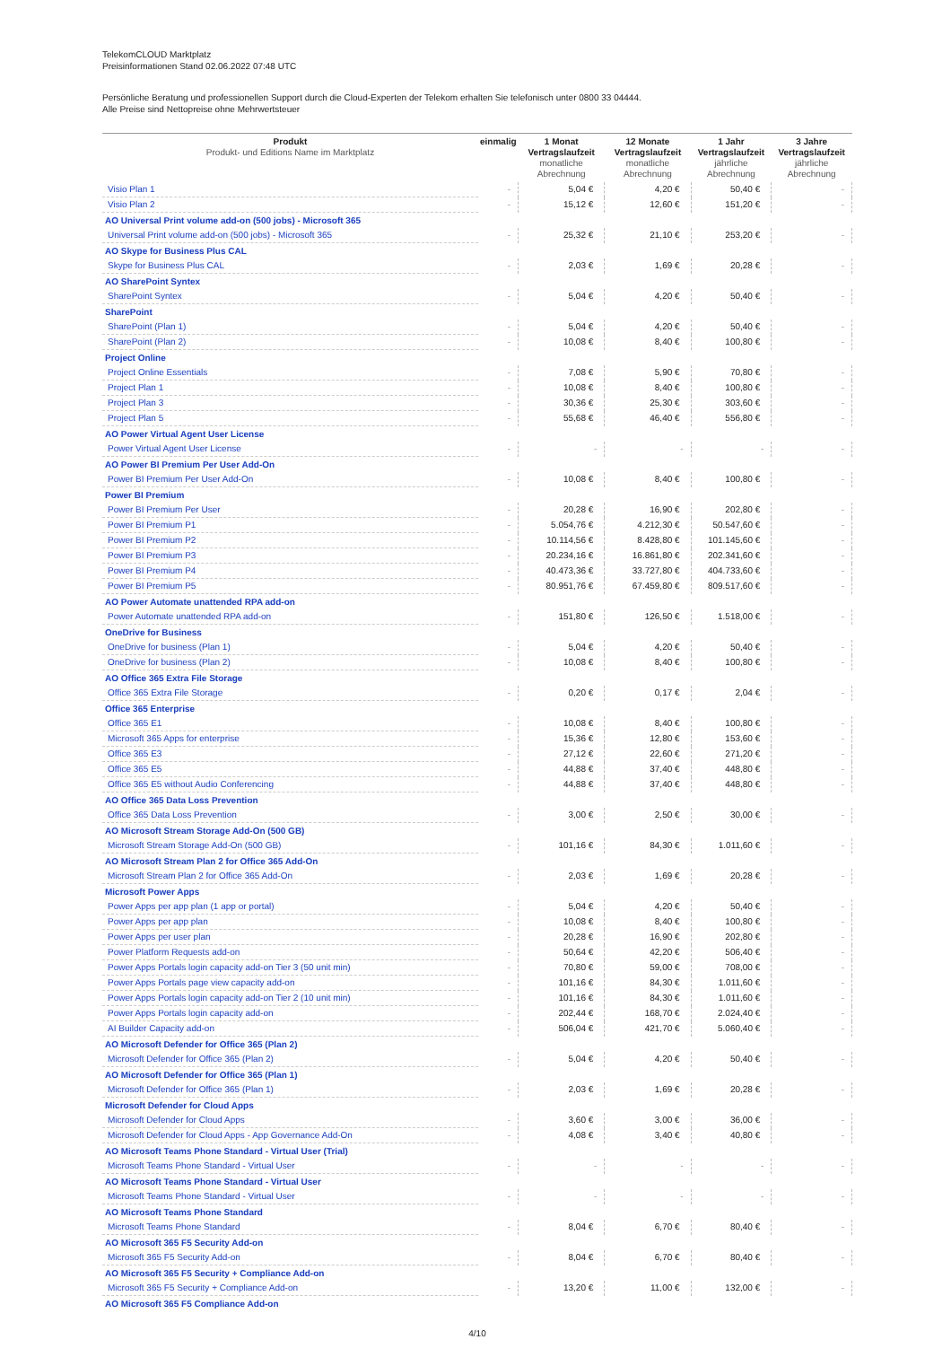TelekomCLOUD Marktplatz
Preisinformationen Stand 02.06.2022 07:48 UTC
Persönliche Beratung und professionellen Support durch die Cloud-Experten der Telekom erhalten Sie telefonisch unter 0800 33 04444.
Alle Preise sind Nettopreise ohne Mehrwertsteuer
| Produkt Produkt- und Editions Name im Marktplatz | einmalig | 1 Monat Vertragslaufzeit monatliche Abrechnung | 12 Monate Vertragslaufzeit monatliche Abrechnung | 1 Jahr Vertragslaufzeit jährliche Abrechnung | 3 Jahre Vertragslaufzeit jährliche Abrechnung |
| --- | --- | --- | --- | --- | --- |
| Visio Plan 1 | - | 5,04 € | 4,20 € | 50,40 € | - |
| Visio Plan 2 | - | 15,12 € | 12,60 € | 151,20 € | - |
| AO Universal Print volume add-on (500 jobs) - Microsoft 365 | | | | | |
| Universal Print volume add-on (500 jobs) - Microsoft 365 | - | 25,32 € | 21,10 € | 253,20 € | - |
| AO Skype for Business Plus CAL | | | | | |
| Skype for Business Plus CAL | - | 2,03 € | 1,69 € | 20,28 € | - |
| AO SharePoint Syntex | | | | | |
| SharePoint Syntex | - | 5,04 € | 4,20 € | 50,40 € | - |
| SharePoint | | | | | |
| SharePoint (Plan 1) | - | 5,04 € | 4,20 € | 50,40 € | - |
| SharePoint (Plan 2) | - | 10,08 € | 8,40 € | 100,80 € | - |
| Project Online | | | | | |
| Project Online Essentials | - | 7,08 € | 5,90 € | 70,80 € | - |
| Project Plan 1 | - | 10,08 € | 8,40 € | 100,80 € | - |
| Project Plan 3 | - | 30,36 € | 25,30 € | 303,60 € | - |
| Project Plan 5 | - | 55,68 € | 46,40 € | 556,80 € | - |
| AO Power Virtual Agent User License | | | | | |
| Power Virtual Agent User License | - | - | - | - | - |
| AO Power BI Premium Per User Add-On | | | | | |
| Power BI Premium Per User Add-On | - | 10,08 € | 8,40 € | 100,80 € | - |
| Power BI Premium | | | | | |
| Power BI Premium Per User | - | 20,28 € | 16,90 € | 202,80 € | - |
| Power BI Premium P1 | - | 5.054,76 € | 4.212,30 € | 50.547,60 € | - |
| Power BI Premium P2 | - | 10.114,56 € | 8.428,80 € | 101.145,60 € | - |
| Power BI Premium P3 | - | 20.234,16 € | 16.861,80 € | 202.341,60 € | - |
| Power BI Premium P4 | - | 40.473,36 € | 33.727,80 € | 404.733,60 € | - |
| Power BI Premium P5 | - | 80.951,76 € | 67.459,80 € | 809.517,60 € | - |
| AO Power Automate unattended RPA add-on | | | | | |
| Power Automate unattended RPA add-on | - | 151,80 € | 126,50 € | 1.518,00 € | - |
| OneDrive for Business | | | | | |
| OneDrive for business (Plan 1) | - | 5,04 € | 4,20 € | 50,40 € | - |
| OneDrive for business (Plan 2) | - | 10,08 € | 8,40 € | 100,80 € | - |
| AO Office 365 Extra File Storage | | | | | |
| Office 365 Extra File Storage | - | 0,20 € | 0,17 € | 2,04 € | - |
| Office 365 Enterprise | | | | | |
| Office 365 E1 | - | 10,08 € | 8,40 € | 100,80 € | - |
| Microsoft 365 Apps for enterprise | - | 15,36 € | 12,80 € | 153,60 € | - |
| Office 365 E3 | - | 27,12 € | 22,60 € | 271,20 € | - |
| Office 365 E5 | - | 44,88 € | 37,40 € | 448,80 € | - |
| Office 365 E5 without Audio Conferencing | - | 44,88 € | 37,40 € | 448,80 € | - |
| AO Office 365 Data Loss Prevention | | | | | |
| Office 365 Data Loss Prevention | - | 3,00 € | 2,50 € | 30,00 € | - |
| AO Microsoft Stream Storage Add-On (500 GB) | | | | | |
| Microsoft Stream Storage Add-On (500 GB) | - | 101,16 € | 84,30 € | 1.011,60 € | - |
| AO Microsoft Stream Plan 2 for Office 365 Add-On | | | | | |
| Microsoft Stream Plan 2 for Office 365 Add-On | - | 2,03 € | 1,69 € | 20,28 € | - |
| Microsoft Power Apps | | | | | |
| Power Apps per app plan (1 app or portal) | - | 5,04 € | 4,20 € | 50,40 € | - |
| Power Apps per app plan | - | 10,08 € | 8,40 € | 100,80 € | - |
| Power Apps per user plan | - | 20,28 € | 16,90 € | 202,80 € | - |
| Power Platform Requests add-on | - | 50,64 € | 42,20 € | 506,40 € | - |
| Power Apps Portals login capacity add-on Tier 3 (50 unit min) | - | 70,80 € | 59,00 € | 708,00 € | - |
| Power Apps Portals page view capacity add-on | - | 101,16 € | 84,30 € | 1.011,60 € | - |
| Power Apps Portals login capacity add-on Tier 2 (10 unit min) | - | 101,16 € | 84,30 € | 1.011,60 € | - |
| Power Apps Portals login capacity add-on | - | 202,44 € | 168,70 € | 2.024,40 € | - |
| AI Builder Capacity add-on | - | 506,04 € | 421,70 € | 5.060,40 € | - |
| AO Microsoft Defender for Office 365 (Plan 2) | | | | | |
| Microsoft Defender for Office 365 (Plan 2) | - | 5,04 € | 4,20 € | 50,40 € | - |
| AO Microsoft Defender for Office 365 (Plan 1) | | | | | |
| Microsoft Defender for Office 365 (Plan 1) | - | 2,03 € | 1,69 € | 20,28 € | - |
| Microsoft Defender for Cloud Apps | | | | | |
| Microsoft Defender for Cloud Apps | - | 3,60 € | 3,00 € | 36,00 € | - |
| Microsoft Defender for Cloud Apps - App Governance Add-On | - | 4,08 € | 3,40 € | 40,80 € | - |
| AO Microsoft Teams Phone Standard - Virtual User (Trial) | | | | | |
| Microsoft Teams Phone Standard - Virtual User | - | - | - | - | - |
| AO Microsoft Teams Phone Standard - Virtual User | | | | | |
| Microsoft Teams Phone Standard - Virtual User | - | - | - | - | - |
| AO Microsoft Teams Phone Standard | | | | | |
| Microsoft Teams Phone Standard | - | 8,04 € | 6,70 € | 80,40 € | - |
| AO Microsoft 365 F5 Security Add-on | | | | | |
| Microsoft 365 F5 Security Add-on | - | 8,04 € | 6,70 € | 80,40 € | - |
| AO Microsoft 365 F5 Security + Compliance Add-on | | | | | |
| Microsoft 365 F5 Security + Compliance Add-on | - | 13,20 € | 11,00 € | 132,00 € | - |
| AO Microsoft 365 F5 Compliance Add-on | | | | | |
4/10